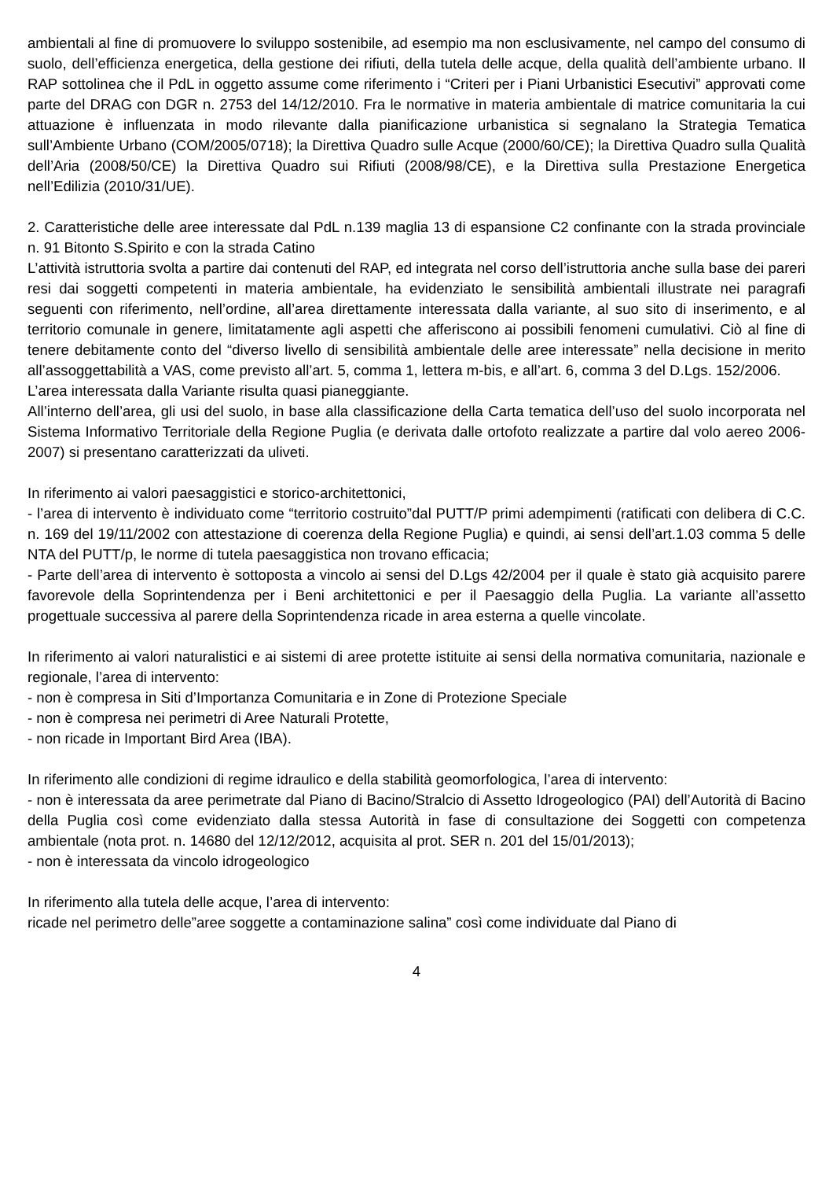ambientali al fine di promuovere lo sviluppo sostenibile, ad esempio ma non esclusivamente, nel campo del consumo di suolo, dell’efficienza energetica, della gestione dei rifiuti, della tutela delle acque, della qualità dell’ambiente urbano. Il RAP sottolinea che il PdL in oggetto assume come riferimento i “Criteri per i Piani Urbanistici Esecutivi” approvati come parte del DRAG con DGR n. 2753 del 14/12/2010. Fra le normative in materia ambientale di matrice comunitaria la cui attuazione è influenzata in modo rilevante dalla pianificazione urbanistica si segnalano la Strategia Tematica sull’Ambiente Urbano (COM/2005/0718); la Direttiva Quadro sulle Acque (2000/60/CE); la Direttiva Quadro sulla Qualità dell’Aria (2008/50/CE) la Direttiva Quadro sui Rifiuti (2008/98/CE), e la Direttiva sulla Prestazione Energetica nell’Edilizia (2010/31/UE).
2. Caratteristiche delle aree interessate dal PdL n.139 maglia 13 di espansione C2 confinante con la strada provinciale n. 91 Bitonto S.Spirito e con la strada Catino
L’attività istruttoria svolta a partire dai contenuti del RAP, ed integrata nel corso dell’istruttoria anche sulla base dei pareri resi dai soggetti competenti in materia ambientale, ha evidenziato le sensibilità ambientali illustrate nei paragrafi seguenti con riferimento, nell’ordine, all’area direttamente interessata dalla variante, al suo sito di inserimento, e al territorio comunale in genere, limitatamente agli aspetti che afferiscono ai possibili fenomeni cumulativi. Ciò al fine di tenere debitamente conto del “diverso livello di sensibilità ambientale delle aree interessate” nella decisione in merito all’assoggettabilità a VAS, come previsto all’art. 5, comma 1, lettera m-bis, e all’art. 6, comma 3 del D.Lgs. 152/2006.
L’area interessata dalla Variante risulta quasi pianeggiante.
All’interno dell’area, gli usi del suolo, in base alla classificazione della Carta tematica dell’uso del suolo incorporata nel Sistema Informativo Territoriale della Regione Puglia (e derivata dalle ortofoto realizzate a partire dal volo aereo 2006-2007) si presentano caratterizzati da uliveti.
In riferimento ai valori paesaggistici e storico-architettonici,
- l’area di intervento è individuato come “territorio costruito”dal PUTT/P primi adempimenti (ratificati con delibera di C.C. n. 169 del 19/11/2002 con attestazione di coerenza della Regione Puglia) e quindi, ai sensi dell’art.1.03 comma 5 delle NTA del PUTT/p, le norme di tutela paesaggistica non trovano efficacia;
- Parte dell’area di intervento è sottoposta a vincolo ai sensi del D.Lgs 42/2004 per il quale è stato già acquisito parere favorevole della Soprintendenza per i Beni architettonici e per il Paesaggio della Puglia. La variante all’assetto progettuale successiva al parere della Soprintendenza ricade in area esterna a quelle vincolate.
In riferimento ai valori naturalistici e ai sistemi di aree protette istituite ai sensi della normativa comunitaria, nazionale e regionale, l’area di intervento:
- non è compresa in Siti d’Importanza Comunitaria e in Zone di Protezione Speciale
- non è compresa nei perimetri di Aree Naturali Protette,
- non ricade in Important Bird Area (IBA).
In riferimento alle condizioni di regime idraulico e della stabilità geomorfologica, l’area di intervento:
- non è interessata da aree perimetrate dal Piano di Bacino/Stralcio di Assetto Idrogeologico (PAI) dell’Autorità di Bacino della Puglia così come evidenziato dalla stessa Autorità in fase di consultazione dei Soggetti con competenza ambientale (nota prot. n. 14680 del 12/12/2012, acquisita al prot. SER n. 201 del 15/01/2013);
- non è interessata da vincolo idrogeologico
In riferimento alla tutela delle acque, l’area di intervento:
ricade nel perimetro delle”aree soggette a contaminazione salina” così come individuate dal Piano di
4